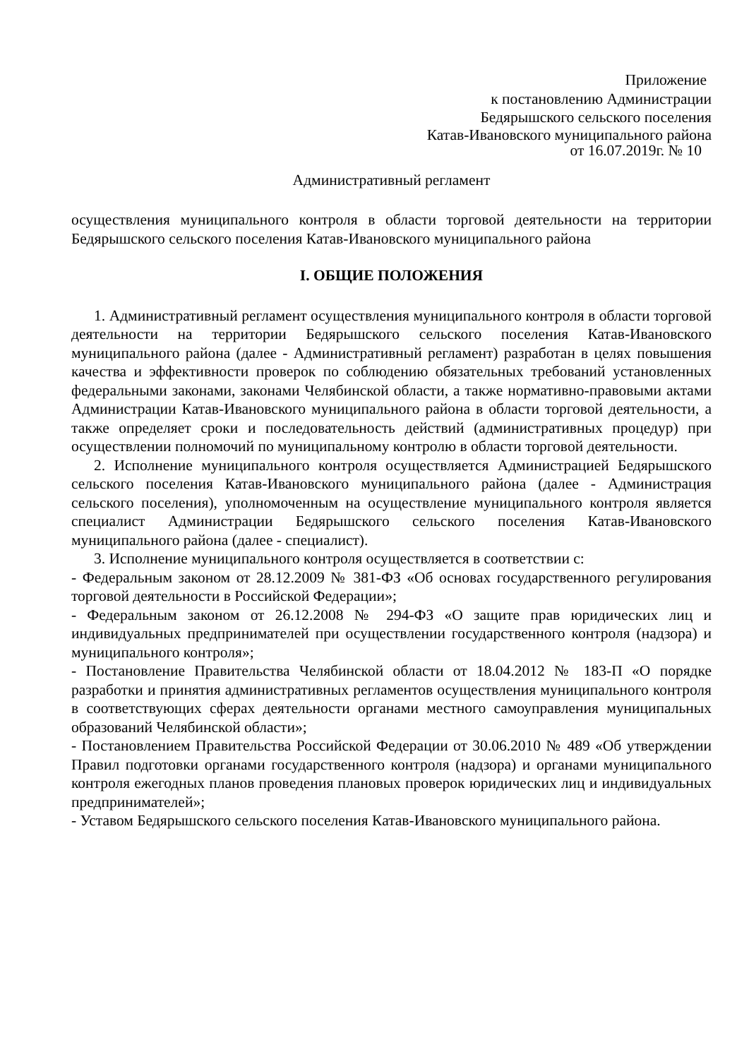Приложение
к постановлению Администрации
Бедярышского сельского поселения
Катав-Ивановского муниципального района
от 16.07.2019г. № 10
Административный регламент
осуществления муниципального контроля в области торговой деятельности на территории Бедярышского сельского поселения Катав-Ивановского муниципального района
I. ОБЩИЕ ПОЛОЖЕНИЯ
1. Административный регламент осуществления муниципального контроля в области торговой деятельности на территории Бедярышского сельского поселения Катав-Ивановского муниципального района (далее - Административный регламент) разработан в целях повышения качества и эффективности проверок по соблюдению обязательных требований установленных федеральными законами, законами Челябинской области, а также нормативно-правовыми актами Администрации Катав-Ивановского муниципального района в области торговой деятельности, а также определяет сроки и последовательность действий (административных процедур) при осуществлении полномочий по муниципальному контролю в области торговой деятельности.
2. Исполнение муниципального контроля осуществляется Администрацией Бедярышского сельского поселения Катав-Ивановского муниципального района (далее - Администрация сельского поселения), уполномоченным на осуществление муниципального контроля является специалист Администрации Бедярышского сельского поселения Катав-Ивановского муниципального района (далее - специалист).
3. Исполнение муниципального контроля осуществляется в соответствии с:
- Федеральным законом от 28.12.2009 № 381-ФЗ «Об основах государственного регулирования торговой деятельности в Российской Федерации»;
- Федеральным законом от 26.12.2008 № 294-ФЗ «О защите прав юридических лиц и индивидуальных предпринимателей при осуществлении государственного контроля (надзора) и муниципального контроля»;
- Постановление Правительства Челябинской области от 18.04.2012 № 183-П «О порядке разработки и принятия административных регламентов осуществления муниципального контроля в соответствующих сферах деятельности органами местного самоуправления муниципальных образований Челябинской области»;
- Постановлением Правительства Российской Федерации от 30.06.2010 № 489 «Об утверждении Правил подготовки органами государственного контроля (надзора) и органами муниципального контроля ежегодных планов проведения плановых проверок юридических лиц и индивидуальных предпринимателей»;
- Уставом Бедярышского сельского поселения Катав-Ивановского муниципального района.